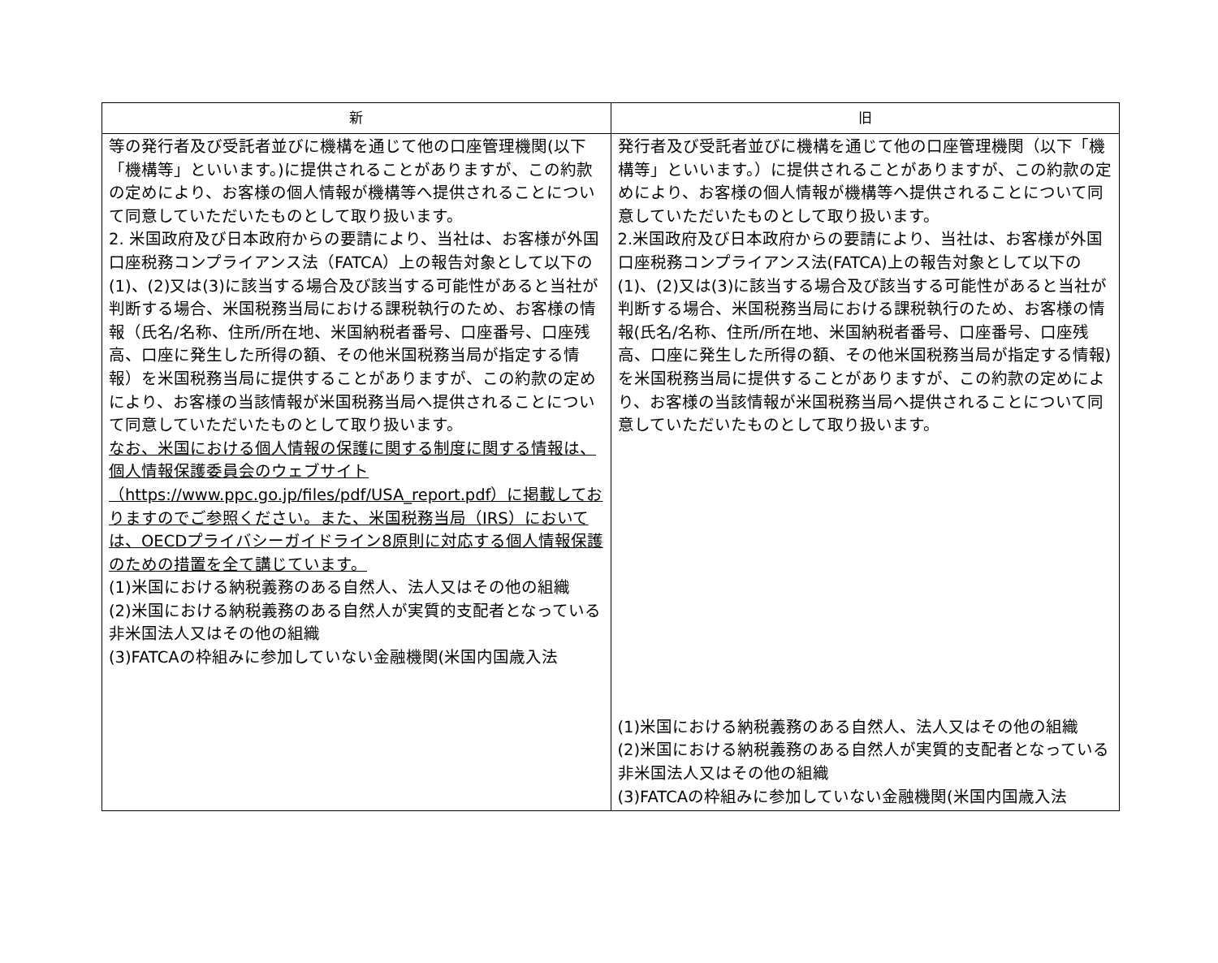| 新 | 旧 |
| --- | --- |
| 等の発行者及び受託者並びに機構を通じて他の口座管理機関(以下「機構等」といいます。)に提供されることがありますが、この約款の定めにより、お客様の個人情報が機構等へ提供されることについて同意していただいたものとして取り扱います。 2. 米国政府及び日本政府からの要請により、当社は、お客様が外国口座税務コンプライアンス法（FATCA）上の報告対象として以下の(1)、(2)又は(3)に該当する場合及び該当する可能性があると当社が判断する場合、米国税務当局における課税執行のため、お客様の情報（氏名/名称、住所/所在地、米国納税者番号、口座番号、口座残高、口座に発生した所得の額、その他米国税務当局が指定する情報）を米国税務当局に提供することがありますが、この約款の定めにより、お客様の当該情報が米国税務当局へ提供されることについて同意していただいたものとして取り扱います。 なお、米国における個人情報の保護に関する制度に関する情報は、個人情報保護委員会のウェブサイト（https://www.ppc.go.jp/files/pdf/USA_report.pdf）に掲載しておりますのでご参照ください。また、米国税務当局（IRS）においては、OECDプライバシーガイドライン8原則に対応する個人情報保護のための措置を全て講じています。 (1)米国における納税義務のある自然人、法人又はその他の組織 (2)米国における納税義務のある自然人が実質的支配者となっている非米国法人又はその他の組織 (3)FATCAの枠組みに参加していない金融機関(米国内国歳入法 | 発行者及び受託者並びに機構を通じて他の口座管理機関（以下「機構等」といいます。）に提供されることがありますが、この約款の定めにより、お客様の個人情報が機構等へ提供されることについて同意していただいたものとして取り扱います。 2.米国政府及び日本政府からの要請により、当社は、お客様が外国口座税務コンプライアンス法(FATCA)上の報告対象として以下の(1)、(2)又は(3)に該当する場合及び該当する可能性があると当社が判断する場合、米国税務当局における課税執行のため、お客様の情報(氏名/名称、住所/所在地、米国納税者番号、口座番号、口座残高、口座に発生した所得の額、その他米国税務当局が指定する情報)を米国税務当局に提供することがありますが、この約款の定めにより、お客様の当該情報が米国税務当局へ提供されることについて同意していただいたものとして取り扱います。 (1)米国における納税義務のある自然人、法人又はその他の組織 (2)米国における納税義務のある自然人が実質的支配者となっている非米国法人又はその他の組織 (3)FATCAの枠組みに参加していない金融機関(米国内国歳入法 |